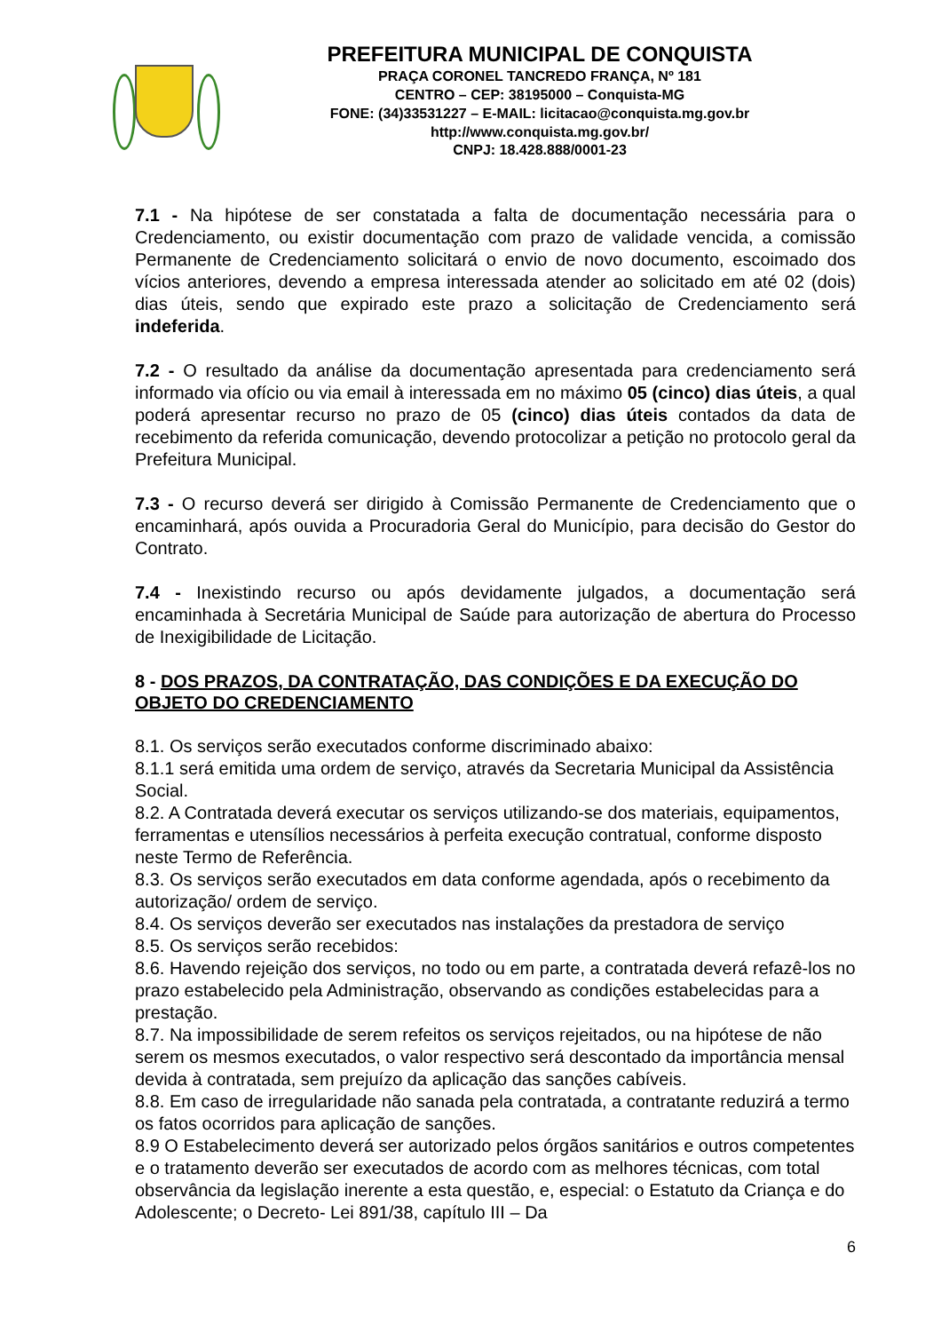PREFEITURA MUNICIPAL DE CONQUISTA
PRAÇA CORONEL TANCREDO FRANÇA, Nº 181
CENTRO – CEP: 38195000 – Conquista-MG
FONE: (34)33531227 – E-MAIL: licitacao@conquista.mg.gov.br
http://www.conquista.mg.gov.br/
CNPJ: 18.428.888/0001-23
7.1 - Na hipótese de ser constatada a falta de documentação necessária para o Credenciamento, ou existir documentação com prazo de validade vencida, a comissão Permanente de Credenciamento solicitará o envio de novo documento, escoimado dos vícios anteriores, devendo a empresa interessada atender ao solicitado em até 02 (dois) dias úteis, sendo que expirado este prazo a solicitação de Credenciamento será indeferida.
7.2 - O resultado da análise da documentação apresentada para credenciamento será informado via ofício ou via email à interessada em no máximo 05 (cinco) dias úteis, a qual poderá apresentar recurso no prazo de 05 (cinco) dias úteis contados da data de recebimento da referida comunicação, devendo protocolizar a petição no protocolo geral da Prefeitura Municipal.
7.3 - O recurso deverá ser dirigido à Comissão Permanente de Credenciamento que o encaminhará, após ouvida a Procuradoria Geral do Município, para decisão do Gestor do Contrato.
7.4 - Inexistindo recurso ou após devidamente julgados, a documentação será encaminhada à Secretária Municipal de Saúde para autorização de abertura do Processo de Inexigibilidade de Licitação.
8 - DOS PRAZOS, DA CONTRATAÇÃO, DAS CONDIÇÕES E DA EXECUÇÃO DO OBJETO DO CREDENCIAMENTO
8.1. Os serviços serão executados conforme discriminado abaixo:
8.1.1 será emitida uma ordem de serviço, através da Secretaria Municipal da Assistência Social.
8.2. A Contratada deverá executar os serviços utilizando-se dos materiais, equipamentos, ferramentas e utensílios necessários à perfeita execução contratual, conforme disposto neste Termo de Referência.
8.3. Os serviços serão executados em data conforme agendada, após o recebimento da autorização/ ordem de serviço.
8.4. Os serviços deverão ser executados nas instalações da prestadora de serviço
8.5. Os serviços serão recebidos:
8.6. Havendo rejeição dos serviços, no todo ou em parte, a contratada deverá refazê-los no prazo estabelecido pela Administração, observando as condições estabelecidas para a prestação.
8.7. Na impossibilidade de serem refeitos os serviços rejeitados, ou na hipótese de não serem os mesmos executados, o valor respectivo será descontado da importância mensal devida à contratada, sem prejuízo da aplicação das sanções cabíveis.
8.8. Em caso de irregularidade não sanada pela contratada, a contratante reduzirá a termo os fatos ocorridos para aplicação de sanções.
8.9 O Estabelecimento deverá ser autorizado pelos órgãos sanitários e outros competentes e o tratamento deverão ser executados de acordo com as melhores técnicas, com total observância da legislação inerente a esta questão, e, especial: o Estatuto da Criança e do Adolescente; o Decreto- Lei 891/38, capítulo III – Da
6